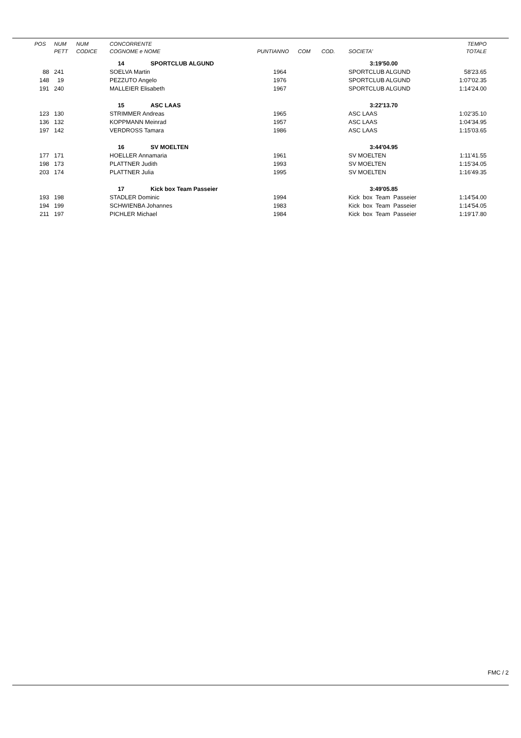| POS | NUM PETT | NUM CODICE | CONCORRENTE COGNOME e NOME | PUNTI | ANNO | COM | COD. | SOCIETA' | TEMPO TOTALE |
| --- | --- | --- | --- | --- | --- | --- | --- | --- | --- |
| | | | 14 SPORTCLUB ALGUND | | | | | 3:19'50.00 | |
| 88 | 241 | | SOELVA Martin | | 1964 | | | SPORTCLUB ALGUND | 58'23.65 |
| 148 | 19 | | PEZZUTO Angelo | | 1976 | | | SPORTCLUB ALGUND | 1:07'02.35 |
| 191 | 240 | | MALLEIER Elisabeth | | 1967 | | | SPORTCLUB ALGUND | 1:14'24.00 |
| | | | 15 ASC LAAS | | | | | 3:22'13.70 | |
| 123 | 130 | | STRIMMER Andreas | | 1965 | | | ASC LAAS | 1:02'35.10 |
| 136 | 132 | | KOPPMANN Meinrad | | 1957 | | | ASC LAAS | 1:04'34.95 |
| 197 | 142 | | VERDROSS Tamara | | 1986 | | | ASC LAAS | 1:15'03.65 |
| | | | 16 SV MOELTEN | | | | | 3:44'04.95 | |
| 177 | 171 | | HOELLER Annamaria | | 1961 | | | SV MOELTEN | 1:11'41.55 |
| 198 | 173 | | PLATTNER Judith | | 1993 | | | SV MOELTEN | 1:15'34.05 |
| 203 | 174 | | PLATTNER Julia | | 1995 | | | SV MOELTEN | 1:16'49.35 |
| | | | 17 Kick box Team Passeier | | | | | 3:49'05.85 | |
| 193 | 198 | | STADLER Dominic | | 1994 | | | Kick box Team Passeier | 1:14'54.00 |
| 194 | 199 | | SCHWIENBA Johannes | | 1983 | | | Kick box Team Passeier | 1:14'54.05 |
| 211 | 197 | | PICHLER Michael | | 1984 | | | Kick box Team Passeier | 1:19'17.80 |
FMC / 2